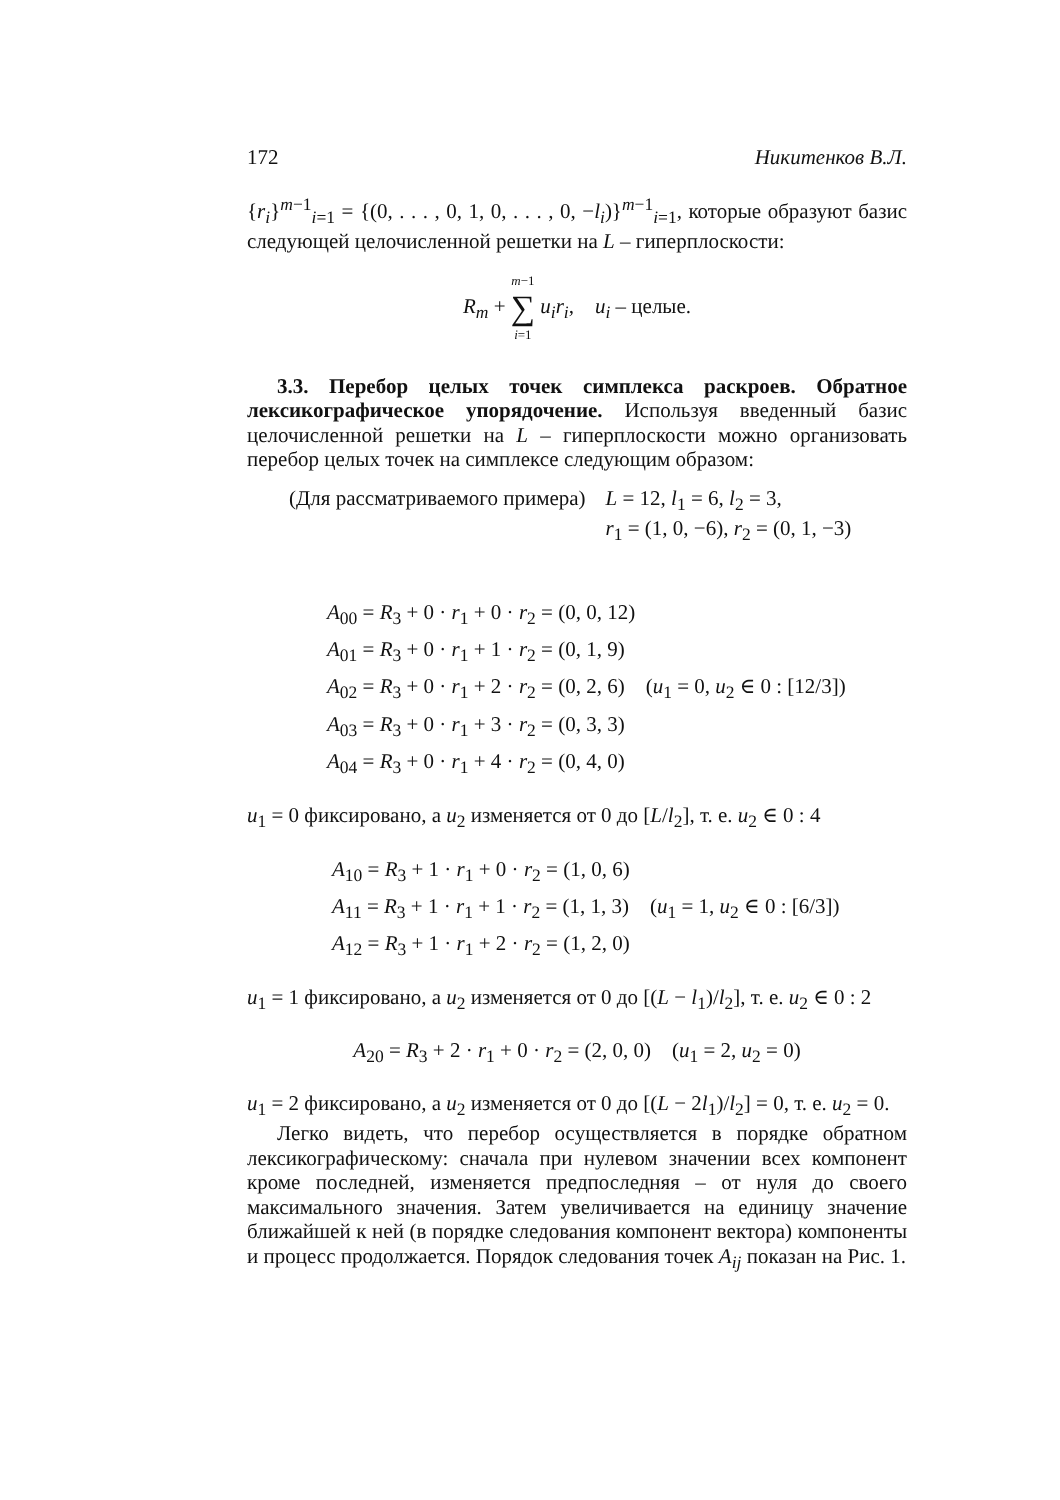172 Никитенков В.Л.
{r<sub>i</sub>}<sup>m−1</sup><sub>i=1</sub> = {(0, . . . , 0, 1, 0, . . . , 0, −l<sub>i</sub>)}<sup>m−1</sup><sub>i=1</sub>, которые образуют базис следующей целочисленной решетки на L – гиперплоскости:
R<sub>m</sub> + m−1 ∑ i=1 u<sub>i</sub>r<sub>i</sub>, u<sub>i</sub> – целые.
3.3. Перебор целых точек симплекса раскроев. Обратное лексикографическое упорядочение. Используя введенный базис целочисленной решетки на L – гиперплоскости можно организовать перебор целых точек на симплексе следующим образом:
(Для рассматриваемого примера) L = 12, l<sub>1</sub> = 6, l<sub>2</sub> = 3,
r<sub>1</sub> = (1, 0, −6), r<sub>2</sub> = (0, 1, −3)
A<sub>00</sub> = R<sub>3</sub> + 0 · r<sub>1</sub> + 0 · r<sub>2</sub> = (0, 0, 12)
A<sub>01</sub> = R<sub>3</sub> + 0 · r<sub>1</sub> + 1 · r<sub>2</sub> = (0, 1, 9)
A<sub>02</sub> = R<sub>3</sub> + 0 · r<sub>1</sub> + 2 · r<sub>2</sub> = (0, 2, 6) (u<sub>1</sub> = 0, u<sub>2</sub> ∈ 0 : [12/3])
A<sub>03</sub> = R<sub>3</sub> + 0 · r<sub>1</sub> + 3 · r<sub>2</sub> = (0, 3, 3)
A<sub>04</sub> = R<sub>3</sub> + 0 · r<sub>1</sub> + 4 · r<sub>2</sub> = (0, 4, 0)
u<sub>1</sub> = 0 фиксировано, а u<sub>2</sub> изменяется от 0 до [L/l<sub>2</sub>], т. е. u<sub>2</sub> ∈ 0 : 4
A<sub>10</sub> = R<sub>3</sub> + 1 · r<sub>1</sub> + 0 · r<sub>2</sub> = (1, 0, 6)
A<sub>11</sub> = R<sub>3</sub> + 1 · r<sub>1</sub> + 1 · r<sub>2</sub> = (1, 1, 3) (u<sub>1</sub> = 1, u<sub>2</sub> ∈ 0 : [6/3])
A<sub>12</sub> = R<sub>3</sub> + 1 · r<sub>1</sub> + 2 · r<sub>2</sub> = (1, 2, 0)
u<sub>1</sub> = 1 фиксировано, а u<sub>2</sub> изменяется от 0 до [(L − l<sub>1</sub>)/l<sub>2</sub>], т. е. u<sub>2</sub> ∈ 0 : 2
A<sub>20</sub> = R<sub>3</sub> + 2 · r<sub>1</sub> + 0 · r<sub>2</sub> = (2, 0, 0) (u<sub>1</sub> = 2, u<sub>2</sub> = 0)
u<sub>1</sub> = 2 фиксировано, а u<sub>2</sub> изменяется от 0 до [(L − 2l<sub>1</sub>)/l<sub>2</sub>] = 0, т. е. u<sub>2</sub> = 0.
Легко видеть, что перебор осуществляется в порядке обратном лексикографическому: сначала при нулевом значении всех компонент кроме последней, изменяется предпоследняя – от нуля до своего максимального значения. Затем увеличивается на единицу значение ближайшей к ней (в порядке следования компонент вектора) компоненты и процесс продолжается. Порядок следования точек A<sub>ij</sub> показан на Рис. 1.